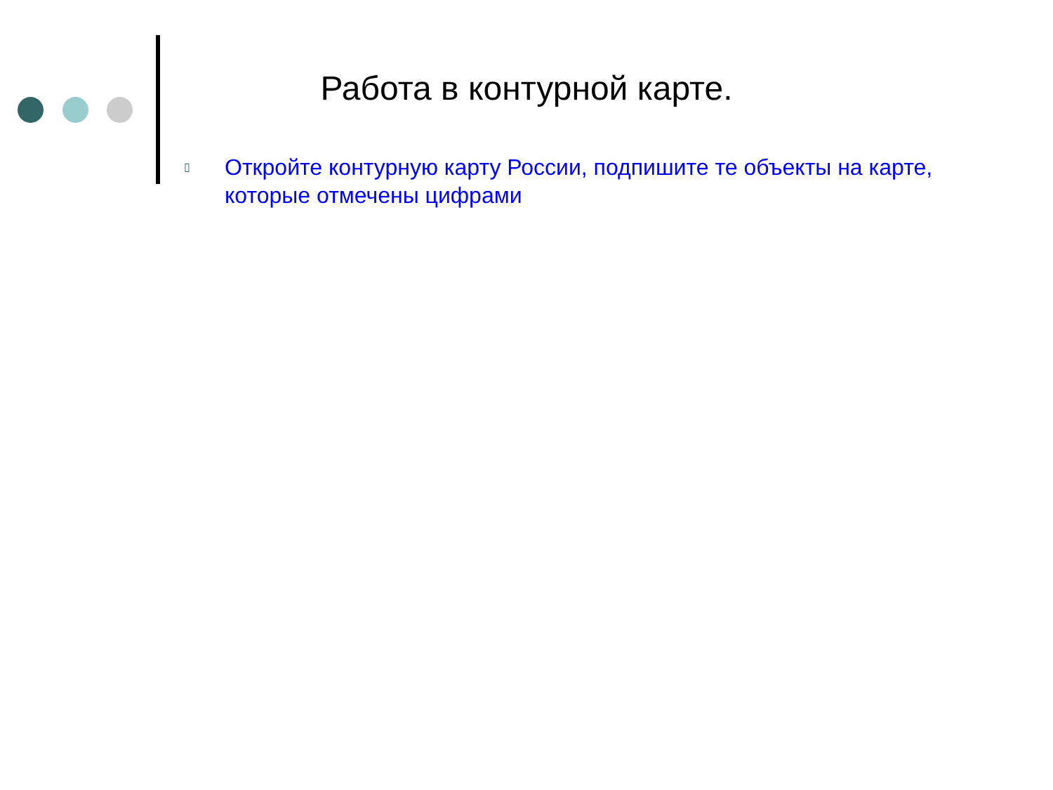Работа в контурной карте.
▯ Откройте контурную карту России, подпишите те объекты на карте, которые отмечены цифрами